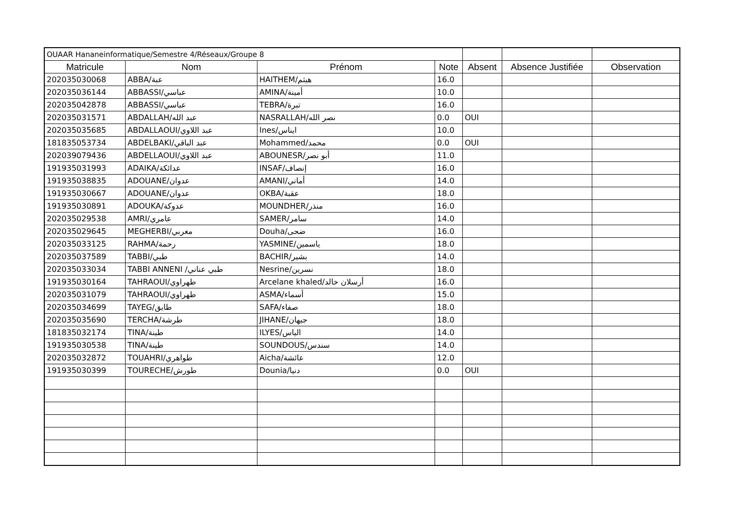| OUAAR Hananeinformatique/Semestre 4/Réseaux/Groupe 8 | | | | | | |
| Matricule | Nom | Prénom | Note | Absent | Absence Justifiée | Observation |
| 202035030068 | ABBA/عبة | HAITHEM/هيثم | 16.0 | | | |
| 202035036144 | ABBASSI/عباسي | AMINA/أمينة | 10.0 | | | |
| 202035042878 | ABBASSI/عباسي | TEBRA/تبرة | 16.0 | | | |
| 202035031571 | ABDALLAH/عبد الله | NASRALLAH/نصر الله | 0.0 | OUI | | |
| 202035035685 | ABDALLAOUI/عبد اللاوي | Ines/ايناس | 10.0 | | | |
| 181835053734 | ABDELBAKI/عبد الباقي | Mohammed/محمد | 0.0 | OUI | | |
| 202039079436 | ABDELLAOUI/عبد اللاوي | ABOUNESR/أبو نصر | 11.0 | | | |
| 191935031993 | ADAIKA/عدائكة | INSAF/إنصاف | 16.0 | | | |
| 191935038835 | ADOUANE/عدوان | AMANI/أماني | 14.0 | | | |
| 191935030667 | ADOUANE/عدوان | OKBA/عقبة | 18.0 | | | |
| 191935030891 | ADOUKA/عدوكة | MOUNDHER/منذر | 16.0 | | | |
| 202035029538 | AMRI/عامري | SAMER/سامر | 14.0 | | | |
| 202035029645 | MEGHERBI/مغربي | Douha/ضحى | 16.0 | | | |
| 202035033125 | RAHMA/رحمة | YASMINE/ياسمين | 18.0 | | | |
| 202035037589 | TABBI/طبي | BACHIR/بشير | 14.0 | | | |
| 202035033034 | TABBI ANNENI /طبي عناني | Nesrine/نسرين | 18.0 | | | |
| 191935030164 | TAHRAOUI/طهراوي | Arcelane khaled/أرسلان خالد | 16.0 | | | |
| 202035031079 | TAHRAOUI/طهراوي | ASMA/أسماء | 15.0 | | | |
| 202035034699 | TAYEG/طايق | SAFA/صفاء | 18.0 | | | |
| 202035035690 | TERCHA/طرشة | JIHANE/جيهان | 18.0 | | | |
| 181835032174 | TINA/طينة | ILYES/الياس | 14.0 | | | |
| 191935030538 | TINA/طينة | SOUNDOUS/سندس | 14.0 | | | |
| 202035032872 | TOUAHRI/طواهري | Aicha/عائشة | 12.0 | | | |
| 191935030399 | TOURECHE/طورش | Dounia/دنيا | 0.0 | OUI | | |